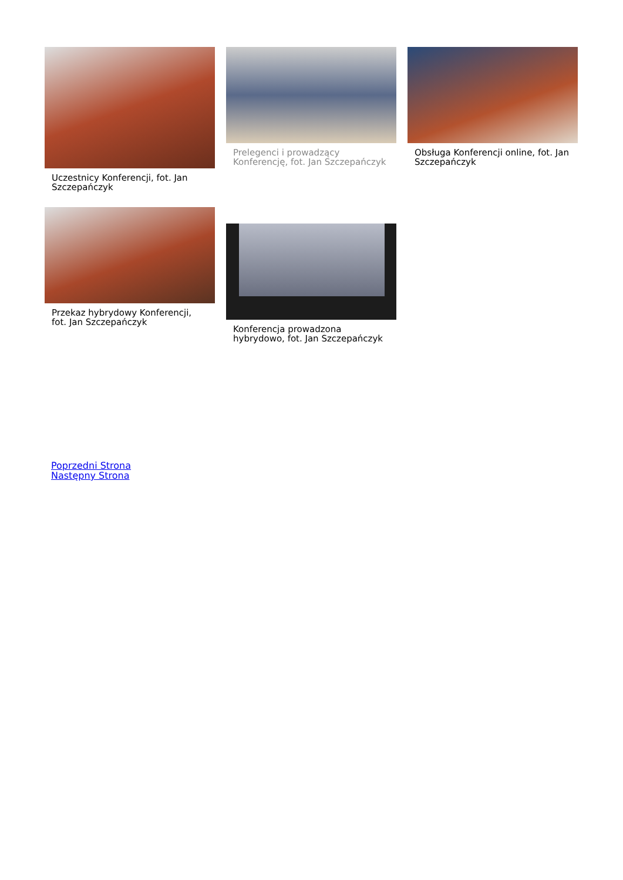Uczestnicy Konferencji, fot. Jan Szczepańczyk
Prelegenci i prowadzący Konferencję, fot. Jan Szczepańczyk
Obsługa Konferencji online, fot. Jan Szczepańczyk
Przekaz hybrydowy Konferencji, fot. Jan Szczepańczyk
Konferencja prowadzona hybrydowo, fot. Jan Szczepańczyk
Poprzedni Strona
Następny Strona